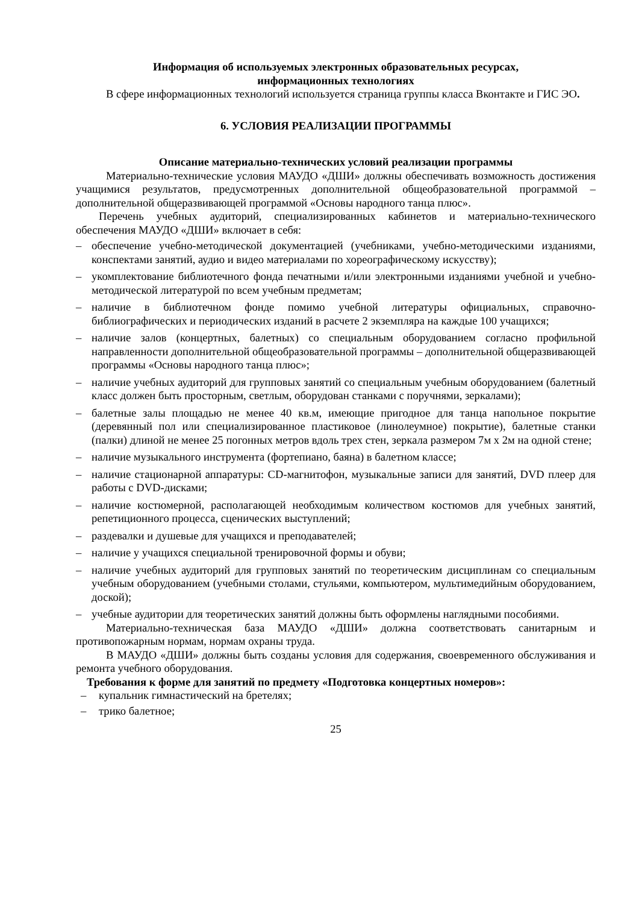Информация об используемых электронных образовательных ресурсах,
информационных технологиях
В сфере информационных технологий используется страница группы класса Вконтакте и ГИС ЭО.
6. УСЛОВИЯ РЕАЛИЗАЦИИ ПРОГРАММЫ
Описание материально-технических условий реализации программы
Материально-технические условия МАУДО «ДШИ» должны обеспечивать возможность достижения учащимися результатов, предусмотренных дополнительной общеобразовательной программой – дополнительной общеразвивающей программой «Основы народного танца плюс».
Перечень учебных аудиторий, специализированных кабинетов и материально-технического обеспечения МАУДО «ДШИ» включает в себя:
– обеспечение учебно-методической документацией (учебниками, учебно-методическими изданиями, конспектами занятий, аудио и видео материалами по хореографическому искусству);
– укомплектование библиотечного фонда печатными и/или электронными изданиями учебной и учебно-методической литературой по всем учебным предметам;
– наличие в библиотечном фонде помимо учебной литературы официальных, справочно-библиографических и периодических изданий в расчете 2 экземпляра на каждые 100 учащихся;
– наличие залов (концертных, балетных) со специальным оборудованием согласно профильной направленности дополнительной общеобразовательной программы – дополнительной общеразвивающей программы «Основы народного танца плюс»;
– наличие учебных аудиторий для групповых занятий со специальным учебным оборудованием (балетный класс должен быть просторным, светлым, оборудован станками с поручнями, зеркалами);
– балетные залы площадью не менее 40 кв.м, имеющие пригодное для танца напольное покрытие (деревянный пол или специализированное пластиковое (линолеумное) покрытие), балетные станки (палки) длиной не менее 25 погонных метров вдоль трех стен, зеркала размером 7м х 2м на одной стене;
– наличие музыкального инструмента (фортепиано, баяна) в балетном классе;
– наличие стационарной аппаратуры: CD-магнитофон, музыкальные записи для занятий, DVD плеер для работы с DVD-дисками;
– наличие костюмерной, располагающей необходимым количеством костюмов для учебных занятий, репетиционного процесса, сценических выступлений;
– раздевалки и душевые для учащихся и преподавателей;
– наличие у учащихся специальной тренировочной формы и обуви;
– наличие учебных аудиторий для групповых занятий по теоретическим дисциплинам со специальным учебным оборудованием (учебными столами, стульями, компьютером, мультимедийным оборудованием, доской);
– учебные аудитории для теоретических занятий должны быть оформлены наглядными пособиями.
Материально-техническая база МАУДО «ДШИ» должна соответствовать санитарным и противопожарным нормам, нормам охраны труда.
В МАУДО «ДШИ» должны быть созданы условия для содержания, своевременного обслуживания и ремонта учебного оборудования.
Требования к форме для занятий по предмету «Подготовка концертных номеров»:
– купальник гимнастический на бретелях;
– трико балетное;
25